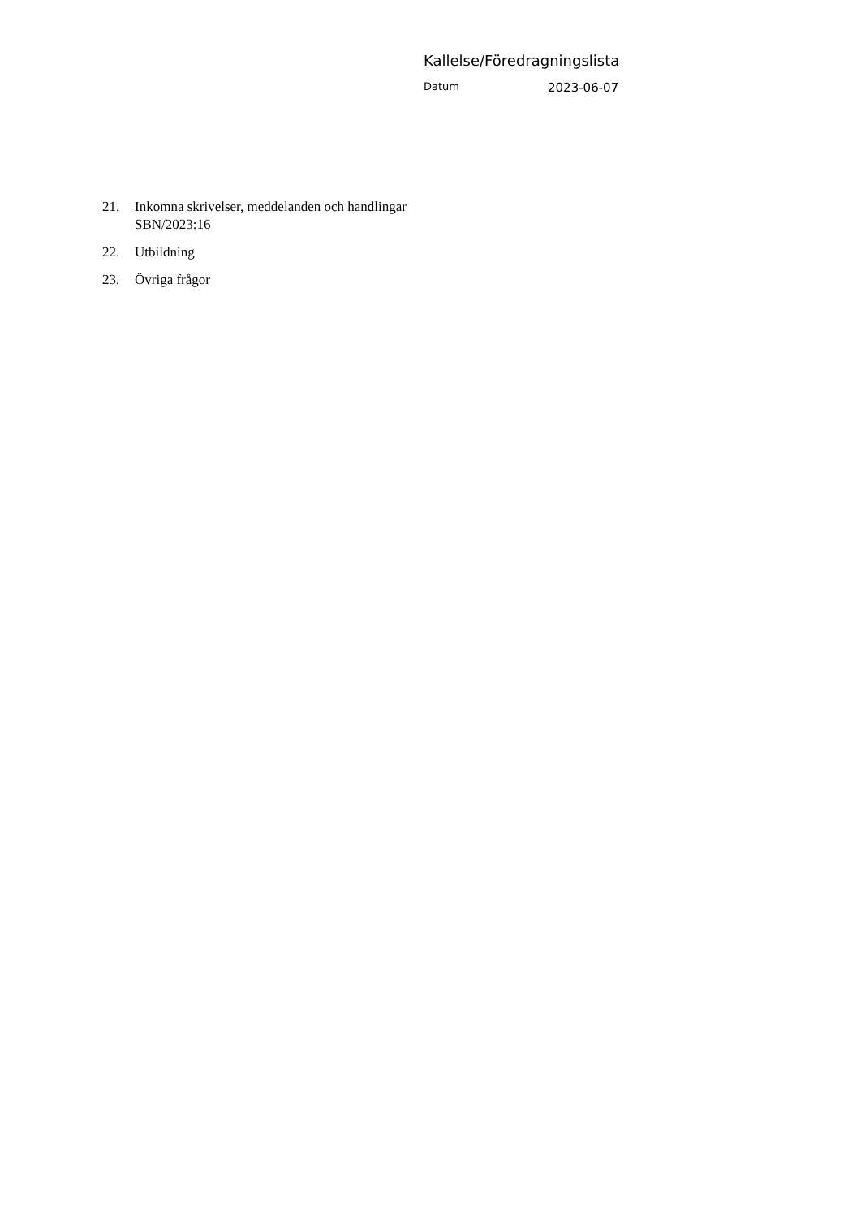Kallelse/Föredragningslista
Datum 2023-06-07
21. Inkomna skrivelser, meddelanden och handlingar
SBN/2023:16
22. Utbildning
23. Övriga frågor